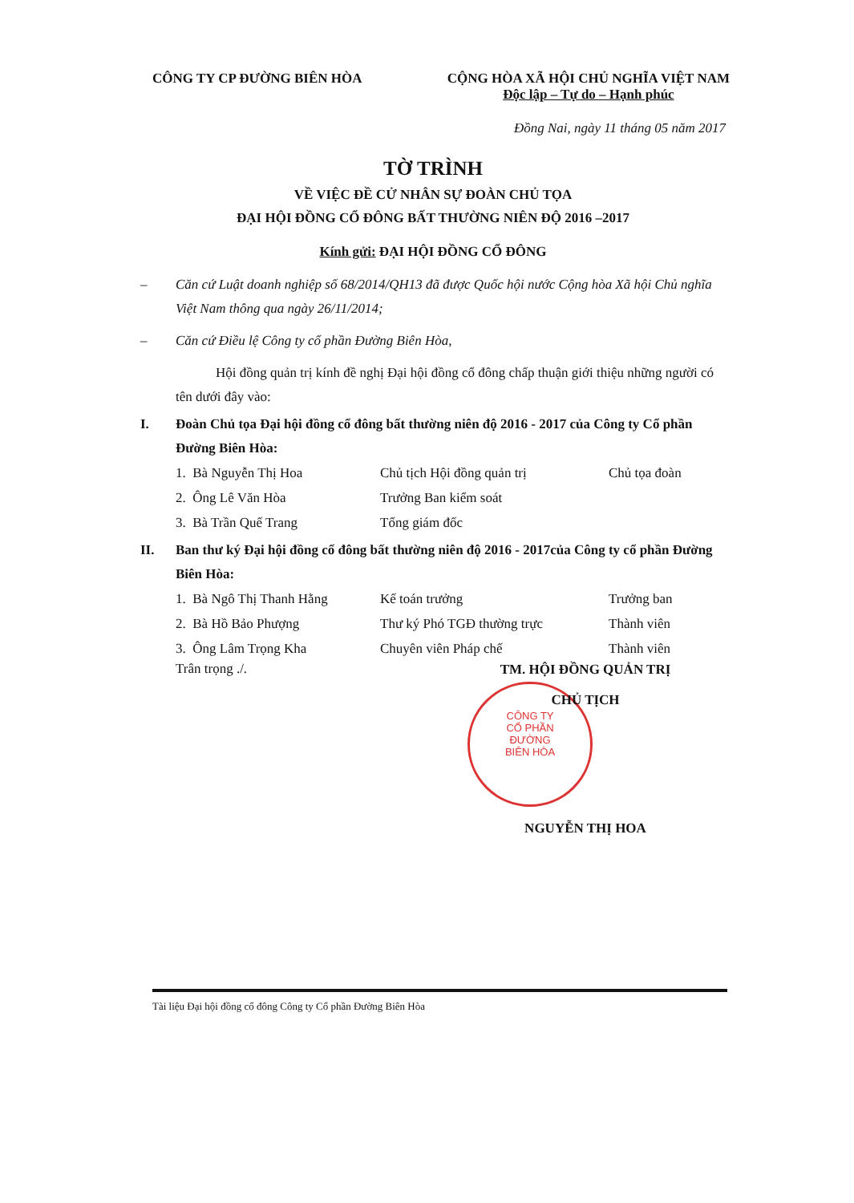CÔNG TY CP ĐƯỜNG BIÊN HÒA CỘNG HÒA XÃ HỘI CHỦ NGHĨA VIỆT NAM
Độc lập – Tự do – Hạnh phúc
Đồng Nai, ngày 11 tháng 05 năm 2017
TỜ TRÌNH
VỀ VIỆC ĐỀ CỬ NHÂN SỰ ĐOÀN CHỦ TỌA
ĐẠI HỘI ĐỒNG CỔ ĐÔNG BẤT THƯỜNG NIÊN ĐỘ 2016 –2017
Kính gửi: ĐẠI HỘI ĐỒNG CỔ ĐÔNG
– Căn cứ Luật doanh nghiệp số 68/2014/QH13 đã được Quốc hội nước Cộng hòa Xã hội Chủ nghĩa Việt Nam thông qua ngày 26/11/2014;
– Căn cứ Điều lệ Công ty cổ phần Đường Biên Hòa,
Hội đồng quản trị kính đề nghị Đại hội đồng cổ đông chấp thuận giới thiệu những người có tên dưới đây vào:
I. Đoàn Chủ tọa Đại hội đồng cổ đông bất thường niên độ 2016 - 2017 của Công ty Cổ phần Đường Biên Hòa:
| 1. Bà Nguyễn Thị Hoa | Chủ tịch Hội đồng quản trị | Chủ tọa đoàn |
| 2. Ông Lê Văn Hòa | Trưởng Ban kiểm soát | |
| 3. Bà Trần Quế Trang | Tổng giám đốc | |
II. Ban thư ký Đại hội đồng cổ đông bất thường niên độ 2016 - 2017của Công ty cổ phần Đường Biên Hòa:
| 1. Bà Ngô Thị Thanh Hằng | Kế toán trưởng | Trưởng ban |
| 2. Bà Hồ Bảo Phượng | Thư ký Phó TGĐ thường trực | Thành viên |
| 3. Ông Lâm Trọng Kha | Chuyên viên Pháp chế | Thành viên |
Trân trọng ./.
CÔNG TY
CỔ PHẦN
ĐƯỜNG
BIÊN HÒA
TM. HỘI ĐỒNG QUẢN TRỊ
CHỦ TỊCH
NGUYỄN THỊ HOA
Tài liệu Đại hội đồng cổ đông Công ty Cổ phần Đường Biên Hòa